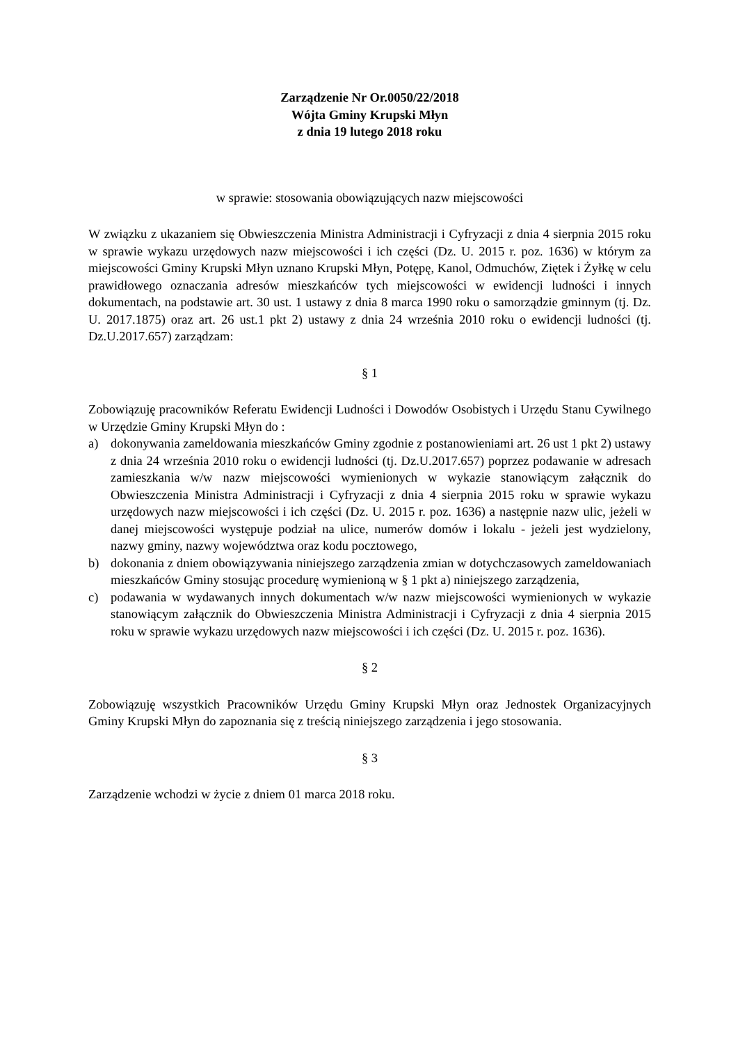Zarządzenie Nr Or.0050/22/2018
Wójta Gminy Krupski Młyn
z dnia 19 lutego 2018 roku
w sprawie: stosowania obowiązujących nazw miejscowości
W związku z ukazaniem się Obwieszczenia Ministra Administracji i Cyfryzacji z dnia 4 sierpnia 2015 roku w sprawie wykazu urzędowych nazw miejscowości i ich części (Dz. U. 2015 r. poz. 1636) w którym za miejscowości Gminy Krupski Młyn uznano Krupski Młyn, Potępę, Kanol, Odmuchów, Ziętek i Żyłkę w celu prawidłowego oznaczania adresów mieszkańców tych miejscowości w ewidencji ludności i innych dokumentach, na podstawie art. 30 ust. 1 ustawy z dnia 8 marca 1990 roku o samorządzie gminnym (tj. Dz. U. 2017.1875) oraz art. 26 ust.1 pkt 2) ustawy z dnia 24 września 2010 roku o ewidencji ludności (tj. Dz.U.2017.657) zarządzam:
§ 1
Zobowiązuję pracowników Referatu Ewidencji Ludności i Dowodów Osobistych i Urzędu Stanu Cywilnego w Urzędzie Gminy Krupski Młyn do :
a) dokonywania zameldowania mieszkańców Gminy zgodnie z postanowieniami art. 26 ust 1 pkt 2) ustawy z dnia 24 września 2010 roku o ewidencji ludności (tj. Dz.U.2017.657) poprzez podawanie w adresach zamieszkania w/w nazw miejscowości wymienionych w wykazie stanowiącym załącznik do Obwieszczenia Ministra Administracji i Cyfryzacji z dnia 4 sierpnia 2015 roku w sprawie wykazu urzędowych nazw miejscowości i ich części (Dz. U. 2015 r. poz. 1636) a następnie nazw ulic, jeżeli w danej miejscowości występuje podział na ulice, numerów domów i lokalu - jeżeli jest wydzielony, nazwy gminy, nazwy województwa oraz kodu pocztowego,
b) dokonania z dniem obowiązywania niniejszego zarządzenia zmian w dotychczasowych zameldowaniach mieszkańców Gminy stosując procedurę wymienioną w § 1 pkt a) niniejszego zarządzenia,
c) podawania w wydawanych innych dokumentach w/w nazw miejscowości wymienionych w wykazie stanowiącym załącznik do Obwieszczenia Ministra Administracji i Cyfryzacji z dnia 4 sierpnia 2015 roku w sprawie wykazu urzędowych nazw miejscowości i ich części (Dz. U. 2015 r. poz. 1636).
§ 2
Zobowiązuję wszystkich Pracowników Urzędu Gminy Krupski Młyn oraz Jednostek Organizacyjnych Gminy Krupski Młyn do zapoznania się z treścią niniejszego zarządzenia i jego stosowania.
§ 3
Zarządzenie wchodzi w życie z dniem 01 marca 2018 roku.